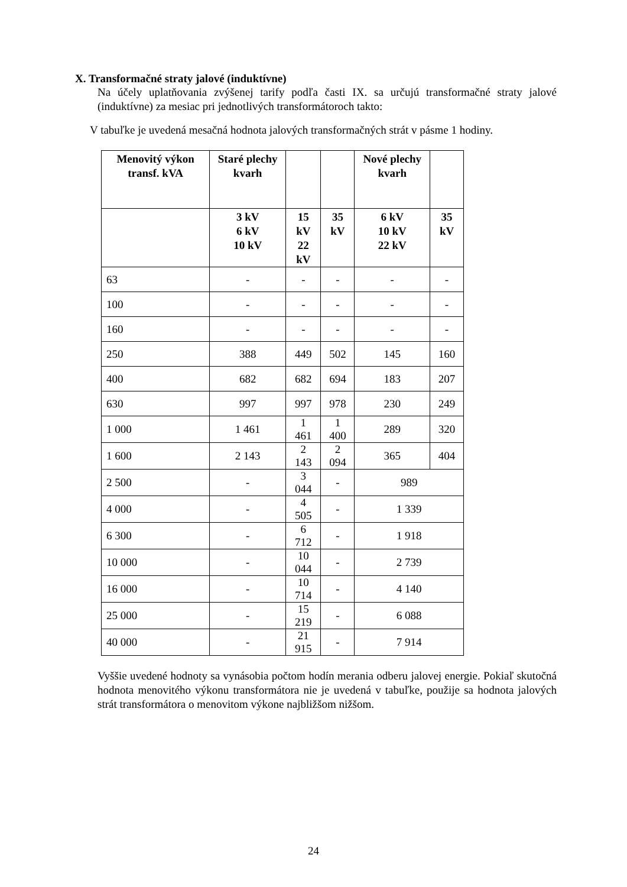X. Transformačné straty jalové (induktívne)
Na účely uplatňovania zvýšenej tarify podľa časti IX. sa určujú transformačné straty jalové (induktívne) za mesiac pri jednotlivých transformátoroch takto:
V tabuľke je uvedená mesačná hodnota jalových transformačných strát v pásme 1 hodiny.
| Menovitý výkon transf. kVA | Staré plechy kvarh | | | Nové plechy kvarh | |
| --- | --- | --- | --- | --- | --- |
| | 3 kV 6 kV 10 kV | 15 kV 22 kV | 35 kV | 6 kV 10 kV 22 kV | 35 kV |
| 63 | - | - | - | - | - |
| 100 | - | - | - | - | - |
| 160 | - | - | - | - | - |
| 250 | 388 | 449 | 502 | 145 | 160 |
| 400 | 682 | 682 | 694 | 183 | 207 |
| 630 | 997 | 997 | 978 | 230 | 249 |
| 1 000 | 1 461 | 1 461 | 1 400 | 289 | 320 |
| 1 600 | 2 143 | 2 143 | 2 094 | 365 | 404 |
| 2 500 | - | 3 044 | - | 989 | |
| 4 000 | - | 4 505 | - | 1 339 | |
| 6 300 | - | 6 712 | - | 1 918 | |
| 10 000 | - | 10 044 | - | 2 739 | |
| 16 000 | - | 10 714 | - | 4 140 | |
| 25 000 | - | 15 219 | - | 6 088 | |
| 40 000 | - | 21 915 | - | 7 914 | |
Vyššie uvedené hodnoty sa vynásobia počtom hodín merania odberu jalovej energie. Pokiaľ skutočná hodnota menovitého výkonu transformátora nie je uvedená v tabuľke, použije sa hodnota jalových strát transformátora o menovitom výkone najbližšom nižšom.
24